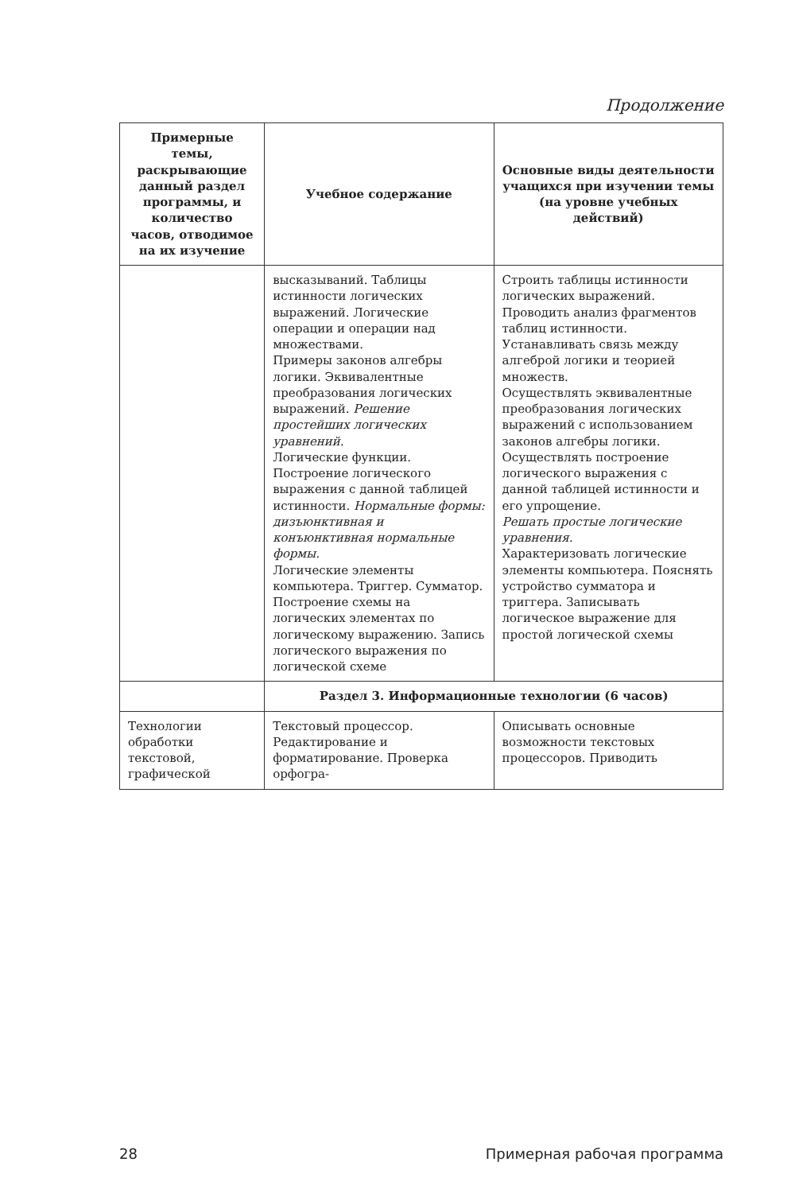Продолжение
| Примерные темы, раскрывающие данный раздел программы, и количество часов, отводимое на их изучение | Учебное содержание | Основные виды деятельности учащихся при изучении темы (на уровне учебных действий) |
| --- | --- | --- |
| | высказываний. Таблицы истинности логических выражений. Логические операции и операции над множествами. Примеры законов алгебры логики. Эквивалентные преобразования логических выражений. Решение простейших логических уравнений. Логические функции. Построение логического выражения с данной таблицей истинности. Нормальные формы: дизъюнктивная и конъюнктивная нормальные формы. Логические элементы компьютера. Триггер. Сумматор. Построение схемы на логических элементах по логическому выражению. Запись логического выражения по логической схеме | Строить таблицы истинности логических выражений. Проводить анализ фрагментов таблиц истинности. Устанавливать связь между алгеброй логики и теорией множеств. Осуществлять эквивалентные преобразования логических выражений с использованием законов алгебры логики. Осуществлять построение логического выражения с данной таблицей истинности и его упрощение. Решать простые логические уравнения. Характеризовать логические элементы компьютера. Пояснять устройство сумматора и триггера. Записывать логическое выражение для простой логической схемы |
| | Раздел 3. Информационные технологии (6 часов) | |
| Технологии обработки текстовой, графической | Текстовый процессор. Редактирование и форматирование. Проверка орфогра- | Описывать основные возможности текстовых процессоров. Приводить |
28 Примерная рабочая программа